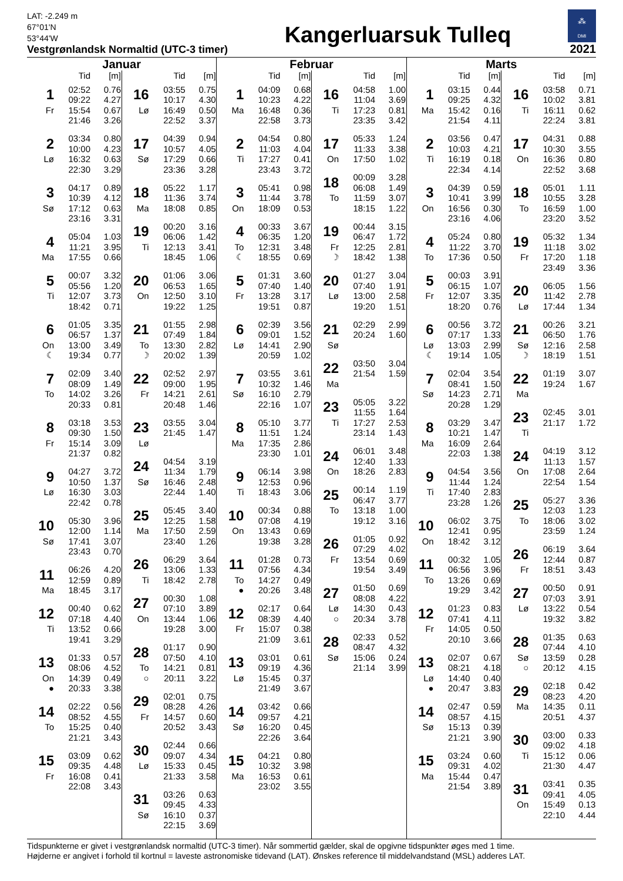LAT: -2.249 m
67°01'N
53°44'W
Vestgrønlandsk Normaltid (UTC-3 timer)
Kangerluarsuk Tulleq
⁂ DMI
2021
Januar
| | Tid | [m] |
| --- | --- | --- |
| 1 | 02:52 | 0.76 |
| | 09:22 | 4.27 |
| Fr | 15:54 | 0.67 |
| | 21:46 | 3.26 |
| 2 | 03:34 | 0.80 |
| | 10:00 | 4.23 |
| Lø | 16:32 | 0.63 |
| | 22:30 | 3.29 |
| 3 | 04:17 | 0.89 |
| | 10:39 | 4.12 |
| Sø | 17:12 | 0.63 |
| | 23:16 | 3.31 |
| 4 | 05:04 | 1.03 |
| | 11:21 | 3.95 |
| Ma | 17:55 | 0.66 |
| 5 | 00:07 | 3.32 |
| | 05:56 | 1.20 |
| Ti | 12:07 | 3.73 |
| | 18:42 | 0.71 |
| 6 | 01:05 | 3.35 |
| | 06:57 | 1.37 |
| On | 13:00 | 3.49 |
| ☾ | 19:34 | 0.77 |
| 7 | 02:09 | 3.40 |
| | 08:09 | 1.49 |
| To | 14:02 | 3.26 |
| | 20:33 | 0.81 |
| 8 | 03:18 | 3.53 |
| | 09:30 | 1.50 |
| Fr | 15:14 | 3.09 |
| | 21:37 | 0.82 |
| 9 | 04:27 | 3.72 |
| | 10:50 | 1.37 |
| Lø | 16:30 | 3.03 |
| | 22:42 | 0.78 |
| 10 | 05:30 | 3.96 |
| | 12:00 | 1.14 |
| Sø | 17:41 | 3.07 |
| | 23:43 | 0.70 |
| 11 | 06:26 | 4.20 |
| | 12:59 | 0.89 |
| Ma | 18:45 | 3.17 |
| 12 | 00:40 | 0.62 |
| | 07:18 | 4.40 |
| Ti | 13:52 | 0.66 |
| | 19:41 | 3.29 |
| 13 | 01:33 | 0.57 |
| | 08:06 | 4.52 |
| On | 14:39 | 0.49 |
| ● | 20:33 | 3.38 |
| 14 | 02:22 | 0.56 |
| | 08:52 | 4.55 |
| To | 15:25 | 0.40 |
| | 21:21 | 3.43 |
| 15 | 03:09 | 0.62 |
| | 09:35 | 4.48 |
| Fr | 16:08 | 0.41 |
| | 22:08 | 3.43 |
| | Tid | [m] |
| --- | --- | --- |
| 16 | 03:55 | 0.75 |
| | 10:17 | 4.30 |
| Lø | 16:49 | 0.50 |
| | 22:52 | 3.37 |
| 17 | 04:39 | 0.94 |
| | 10:57 | 4.05 |
| Sø | 17:29 | 0.66 |
| | 23:36 | 3.28 |
| 18 | 05:22 | 1.17 |
| | 11:36 | 3.74 |
| Ma | 18:08 | 0.85 |
| 19 | 00:20 | 3.16 |
| | 06:06 | 1.42 |
| Ti | 12:13 | 3.41 |
| | 18:45 | 1.06 |
| 20 | 01:06 | 3.06 |
| | 06:53 | 1.65 |
| On | 12:50 | 3.10 |
| | 19:22 | 1.25 |
| 21 | 01:55 | 2.98 |
| | 07:49 | 1.84 |
| To | 13:30 | 2.82 |
| ☽ | 20:02 | 1.39 |
| 22 | 02:52 | 2.97 |
| | 09:00 | 1.95 |
| Fr | 14:21 | 2.61 |
| | 20:48 | 1.46 |
| 23 | 03:55 | 3.04 |
| | 21:45 | 1.47 |
| Lø | | |
| 24 | 04:54 | 3.19 |
| | 11:34 | 1.79 |
| Sø | 16:46 | 2.48 |
| | 22:44 | 1.40 |
| 25 | 05:45 | 3.40 |
| | 12:25 | 1.58 |
| Ma | 17:50 | 2.59 |
| | 23:40 | 1.26 |
| 26 | 06:29 | 3.64 |
| | 13:06 | 1.33 |
| Ti | 18:42 | 2.78 |
| 27 | 00:30 | 1.08 |
| | 07:10 | 3.89 |
| On | 13:44 | 1.06 |
| | 19:28 | 3.00 |
| 28 | 01:17 | 0.90 |
| | 07:50 | 4.10 |
| To | 14:21 | 0.81 |
| ○ | 20:11 | 3.22 |
| 29 | 02:01 | 0.75 |
| | 08:28 | 4.26 |
| Fr | 14:57 | 0.60 |
| | 20:52 | 3.43 |
| 30 | 02:44 | 0.66 |
| | 09:07 | 4.34 |
| Lø | 15:33 | 0.45 |
| | 21:33 | 3.58 |
| 31 | 03:26 | 0.63 |
| | 09:45 | 4.33 |
| Sø | 16:10 | 0.37 |
| | 22:15 | 3.69 |
Februar
| | Tid | [m] |
| --- | --- | --- |
| 1 | 04:09 | 0.68 |
| | 10:23 | 4.22 |
| Ma | 16:48 | 0.36 |
| | 22:58 | 3.73 |
| 2 | 04:54 | 0.80 |
| | 11:03 | 4.04 |
| Ti | 17:27 | 0.41 |
| | 23:43 | 3.72 |
| 3 | 05:41 | 0.98 |
| | 11:44 | 3.78 |
| On | 18:09 | 0.53 |
| 4 | 00:33 | 3.67 |
| | 06:35 | 1.20 |
| To | 12:31 | 3.48 |
| ☾ | 18:55 | 0.69 |
| 5 | 01:31 | 3.60 |
| | 07:40 | 1.40 |
| Fr | 13:28 | 3.17 |
| | 19:51 | 0.87 |
| 6 | 02:39 | 3.56 |
| | 09:01 | 1.52 |
| Lø | 14:41 | 2.90 |
| | 20:59 | 1.02 |
| 7 | 03:55 | 3.61 |
| | 10:32 | 1.46 |
| Sø | 16:10 | 2.79 |
| | 22:16 | 1.07 |
| 8 | 05:10 | 3.77 |
| | 11:51 | 1.24 |
| Ma | 17:35 | 2.86 |
| | 23:30 | 1.01 |
| 9 | 06:14 | 3.98 |
| | 12:53 | 0.96 |
| Ti | 18:43 | 3.06 |
| 10 | 00:34 | 0.88 |
| | 07:08 | 4.19 |
| On | 13:43 | 0.69 |
| | 19:38 | 3.28 |
| 11 | 01:28 | 0.73 |
| | 07:56 | 4.34 |
| To | 14:27 | 0.49 |
| ● | 20:26 | 3.48 |
| 12 | 02:17 | 0.64 |
| | 08:39 | 4.40 |
| Fr | 15:07 | 0.38 |
| | 21:09 | 3.61 |
| 13 | 03:01 | 0.61 |
| | 09:19 | 4.36 |
| Lø | 15:45 | 0.37 |
| | 21:49 | 3.67 |
| 14 | 03:42 | 0.66 |
| | 09:57 | 4.21 |
| Sø | 16:20 | 0.45 |
| | 22:26 | 3.64 |
| 15 | 04:21 | 0.80 |
| | 10:32 | 3.98 |
| Ma | 16:53 | 0.61 |
| | 23:02 | 3.55 |
| | Tid | [m] |
| --- | --- | --- |
| 16 | 04:58 | 1.00 |
| | 11:04 | 3.69 |
| Ti | 17:23 | 0.81 |
| | 23:35 | 3.42 |
| 17 | 05:33 | 1.24 |
| | 11:33 | 3.38 |
| On | 17:50 | 1.02 |
| 18 | 00:09 | 3.28 |
| | 06:08 | 1.49 |
| To | 11:59 | 3.07 |
| | 18:15 | 1.22 |
| 19 | 00:44 | 3.15 |
| | 06:47 | 1.72 |
| Fr | 12:25 | 2.81 |
| ☽ | 18:42 | 1.38 |
| 20 | 01:27 | 3.04 |
| | 07:40 | 1.91 |
| Lø | 13:00 | 2.58 |
| | 19:20 | 1.51 |
| 21 | 02:29 | 2.99 |
| | 20:24 | 1.60 |
| Sø | | |
| 22 | 03:50 | 3.04 |
| | 21:54 | 1.59 |
| Ma | | |
| 23 | 05:05 | 3.22 |
| | 11:55 | 1.64 |
| Ti | 17:27 | 2.53 |
| | 23:14 | 1.43 |
| 24 | 06:01 | 3.48 |
| | 12:40 | 1.33 |
| On | 18:26 | 2.83 |
| 25 | 00:14 | 1.19 |
| | 06:47 | 3.77 |
| To | 13:18 | 1.00 |
| | 19:12 | 3.16 |
| 26 | 01:05 | 0.92 |
| | 07:29 | 4.02 |
| Fr | 13:54 | 0.69 |
| | 19:54 | 3.49 |
| 27 | 01:50 | 0.69 |
| | 08:08 | 4.22 |
| Lø | 14:30 | 0.43 |
| ○ | 20:34 | 3.78 |
| 28 | 02:33 | 0.52 |
| | 08:47 | 4.32 |
| Sø | 15:06 | 0.24 |
| | 21:14 | 3.99 |
Marts
| | Tid | [m] |
| --- | --- | --- |
| 1 | 03:15 | 0.44 |
| | 09:25 | 4.32 |
| Ma | 15:42 | 0.16 |
| | 21:54 | 4.11 |
| 2 | 03:56 | 0.47 |
| | 10:03 | 4.21 |
| Ti | 16:19 | 0.18 |
| | 22:34 | 4.14 |
| 3 | 04:39 | 0.59 |
| | 10:41 | 3.99 |
| On | 16:56 | 0.30 |
| | 23:16 | 4.06 |
| 4 | 05:24 | 0.80 |
| | 11:22 | 3.70 |
| To | 17:36 | 0.50 |
| 5 | 00:03 | 3.91 |
| | 06:15 | 1.07 |
| Fr | 12:07 | 3.35 |
| | 18:20 | 0.76 |
| 6 | 00:56 | 3.72 |
| | 07:17 | 1.33 |
| Lø | 13:03 | 2.99 |
| ☾ | 19:14 | 1.05 |
| 7 | 02:04 | 3.54 |
| | 08:41 | 1.50 |
| Sø | 14:23 | 2.71 |
| | 20:28 | 1.29 |
| 8 | 03:29 | 3.47 |
| | 10:21 | 1.47 |
| Ma | 16:09 | 2.64 |
| | 22:03 | 1.38 |
| 9 | 04:54 | 3.56 |
| | 11:44 | 1.24 |
| Ti | 17:40 | 2.83 |
| | 23:28 | 1.26 |
| 10 | 06:02 | 3.75 |
| | 12:41 | 0.95 |
| On | 18:42 | 3.12 |
| 11 | 00:32 | 1.05 |
| | 06:56 | 3.96 |
| To | 13:26 | 0.69 |
| | 19:29 | 3.42 |
| 12 | 01:23 | 0.83 |
| | 07:41 | 4.11 |
| Fr | 14:05 | 0.50 |
| | 20:10 | 3.66 |
| 13 | 02:07 | 0.67 |
| | 08:21 | 4.18 |
| Lø | 14:40 | 0.40 |
| ● | 20:47 | 3.83 |
| 14 | 02:47 | 0.59 |
| | 08:57 | 4.15 |
| Sø | 15:13 | 0.39 |
| | 21:21 | 3.90 |
| 15 | 03:24 | 0.60 |
| | 09:31 | 4.02 |
| Ma | 15:44 | 0.47 |
| | 21:54 | 3.89 |
| | Tid | [m] |
| --- | --- | --- |
| 16 | 03:58 | 0.71 |
| | 10:02 | 3.81 |
| Ti | 16:11 | 0.62 |
| | 22:24 | 3.81 |
| 17 | 04:31 | 0.88 |
| | 10:30 | 3.55 |
| On | 16:36 | 0.80 |
| | 22:52 | 3.68 |
| 18 | 05:01 | 1.11 |
| | 10:55 | 3.28 |
| To | 16:59 | 1.00 |
| | 23:20 | 3.52 |
| 19 | 05:32 | 1.34 |
| | 11:18 | 3.02 |
| Fr | 17:20 | 1.18 |
| | 23:49 | 3.36 |
| 20 | 06:05 | 1.56 |
| | 11:42 | 2.78 |
| Lø | 17:44 | 1.34 |
| 21 | 00:26 | 3.21 |
| | 06:50 | 1.76 |
| Sø | 12:16 | 2.58 |
| ☽ | 18:19 | 1.51 |
| 22 | 01:19 | 3.07 |
| | 19:24 | 1.67 |
| Ma | | |
| 23 | 02:45 | 3.01 |
| | 21:17 | 1.72 |
| Ti | | |
| 24 | 04:19 | 3.12 |
| | 11:13 | 1.57 |
| On | 17:08 | 2.64 |
| | 22:54 | 1.54 |
| 25 | 05:27 | 3.36 |
| | 12:03 | 1.23 |
| To | 18:06 | 3.02 |
| | 23:59 | 1.24 |
| 26 | 06:19 | 3.64 |
| | 12:44 | 0.87 |
| Fr | 18:51 | 3.43 |
| 27 | 00:50 | 0.91 |
| | 07:03 | 3.91 |
| Lø | 13:22 | 0.54 |
| | 19:32 | 3.82 |
| 28 | 01:35 | 0.63 |
| | 07:44 | 4.10 |
| Sø | 13:59 | 0.28 |
| ○ | 20:12 | 4.15 |
| 29 | 02:18 | 0.42 |
| | 08:23 | 4.20 |
| Ma | 14:35 | 0.11 |
| | 20:51 | 4.37 |
| 30 | 03:00 | 0.33 |
| | 09:02 | 4.18 |
| Ti | 15:12 | 0.06 |
| | 21:30 | 4.47 |
| 31 | 03:41 | 0.35 |
| | 09:41 | 4.05 |
| On | 15:49 | 0.13 |
| | 22:10 | 4.44 |
Tidspunkterne er givet i vestgrønlandsk normaltid (UTC-3 timer). Når sommertid gælder, skal de opgivne tidspunkter øges med 1 time.
Højderne er angivet i forhold til kortnul = laveste astronomiske tidevand (LAT). Ønskes reference til middelvandstand (MSL) adderes LAT.